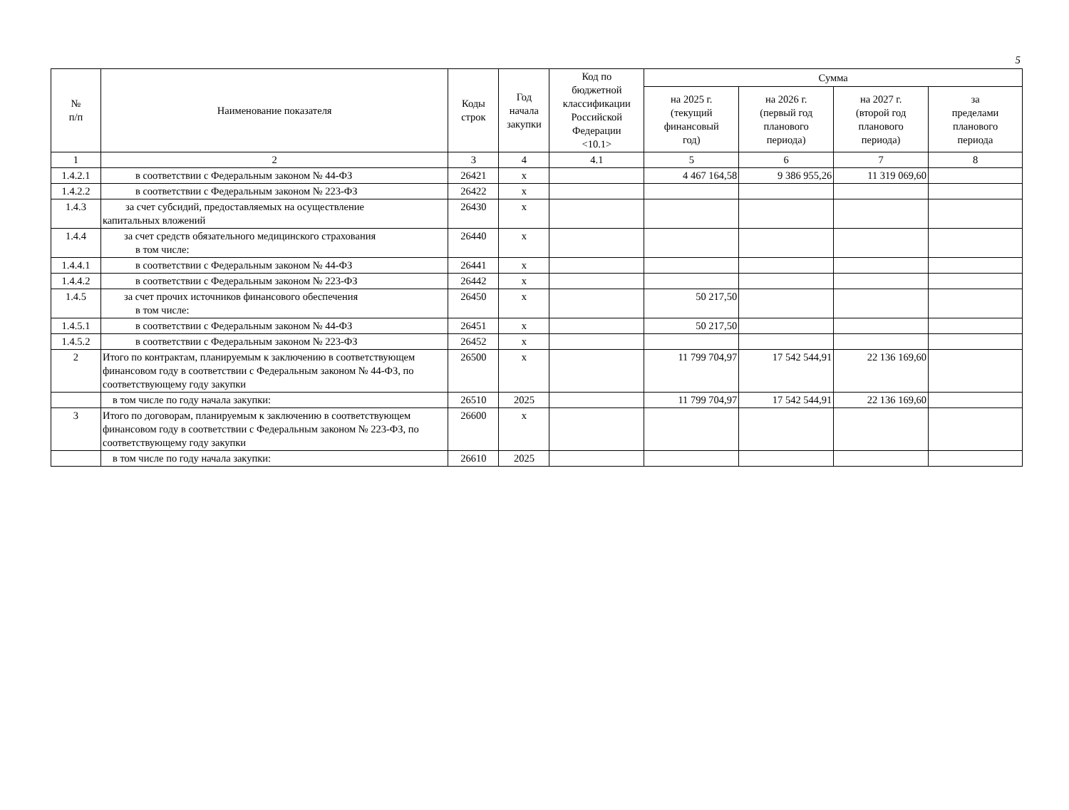5
| № п/п | Наименование показателя | Коды строк | Год начала закупки | Код по бюджетной классификации Российской Федерации <10.1> | Сумма | | | |
| --- | --- | --- | --- | --- | --- | --- | --- | --- |
| | | | | | на 2025 г. (текущий финансовый год) | на 2026 г. (первый год планового периода) | на 2027 г. (второй год планового периода) | за пределами планового периода |
| 1 | 2 | 3 | 4 | 4.1 | 5 | 6 | 7 | 8 |
| 1.4.2.1 | в соответствии с Федеральным законом № 44-ФЗ | 26421 | x | | 4 467 164,58 | 9 386 955,26 | 11 319 069,60 | |
| 1.4.2.2 | в соответствии с Федеральным законом № 223-ФЗ | 26422 | x | | | | | |
| 1.4.3 | за счет субсидий, предоставляемых на осуществление капитальных вложений | 26430 | x | | | | | |
| 1.4.4 | за счет средств обязательного медицинского страхования в том числе: | 26440 | x | | | | | |
| 1.4.4.1 | в соответствии с Федеральным законом № 44-ФЗ | 26441 | x | | | | | |
| 1.4.4.2 | в соответствии с Федеральным законом № 223-ФЗ | 26442 | x | | | | | |
| 1.4.5 | за счет прочих источников финансового обеспечения в том числе: | 26450 | x | | 50 217,50 | | | |
| 1.4.5.1 | в соответствии с Федеральным законом № 44-ФЗ | 26451 | x | | 50 217,50 | | | |
| 1.4.5.2 | в соответствии с Федеральным законом № 223-ФЗ | 26452 | x | | | | | |
| 2 | Итого по контрактам, планируемым к заключению в соответствующем финансовом году в соответствии с Федеральным законом № 44-ФЗ, по соответствующему году закупки | 26500 | x | | 11 799 704,97 | 17 542 544,91 | 22 136 169,60 | |
| | в том числе по году начала закупки: | 26510 | 2025 | | 11 799 704,97 | 17 542 544,91 | 22 136 169,60 | |
| 3 | Итого по договорам, планируемым к заключению в соответствующем финансовом году в соответствии с Федеральным законом № 223-ФЗ, по соответствующему году закупки | 26600 | x | | | | | |
| | в том числе по году начала закупки: | 26610 | 2025 | | | | | |